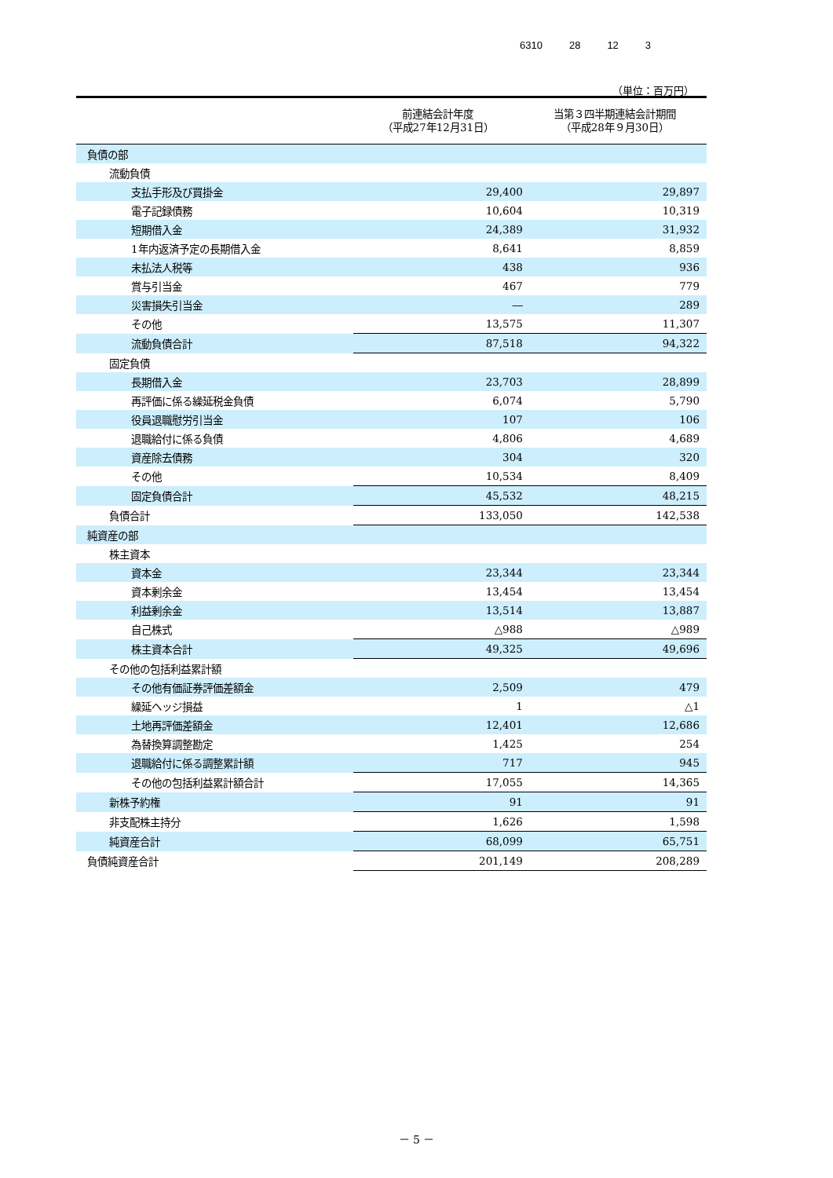6310 28 12 3
（単位：百万円）
| | 前連結会計年度 （平成27年12月31日） | 当第３四半期連結会計期間 （平成28年９月30日） |
| --- | --- | --- |
| 負債の部 | | |
| 流動負債 | | |
| 支払手形及び買掛金 | 29,400 | 29,897 |
| 電子記録債務 | 10,604 | 10,319 |
| 短期借入金 | 24,389 | 31,932 |
| 1年内返済予定の長期借入金 | 8,641 | 8,859 |
| 未払法人税等 | 438 | 936 |
| 賞与引当金 | 467 | 779 |
| 災害損失引当金 | ― | 289 |
| その他 | 13,575 | 11,307 |
| 流動負債合計 | 87,518 | 94,322 |
| 固定負債 | | |
| 長期借入金 | 23,703 | 28,899 |
| 再評価に係る繰延税金負債 | 6,074 | 5,790 |
| 役員退職慰労引当金 | 107 | 106 |
| 退職給付に係る負債 | 4,806 | 4,689 |
| 資産除去債務 | 304 | 320 |
| その他 | 10,534 | 8,409 |
| 固定負債合計 | 45,532 | 48,215 |
| 負債合計 | 133,050 | 142,538 |
| 純資産の部 | | |
| 株主資本 | | |
| 資本金 | 23,344 | 23,344 |
| 資本剰余金 | 13,454 | 13,454 |
| 利益剰余金 | 13,514 | 13,887 |
| 自己株式 | △988 | △989 |
| 株主資本合計 | 49,325 | 49,696 |
| その他の包括利益累計額 | | |
| その他有価証券評価差額金 | 2,509 | 479 |
| 繰延ヘッジ損益 | 1 | △1 |
| 土地再評価差額金 | 12,401 | 12,686 |
| 為替換算調整勘定 | 1,425 | 254 |
| 退職給付に係る調整累計額 | 717 | 945 |
| その他の包括利益累計額合計 | 17,055 | 14,365 |
| 新株予約権 | 91 | 91 |
| 非支配株主持分 | 1,626 | 1,598 |
| 純資産合計 | 68,099 | 65,751 |
| 負債純資産合計 | 201,149 | 208,289 |
－ 5 －